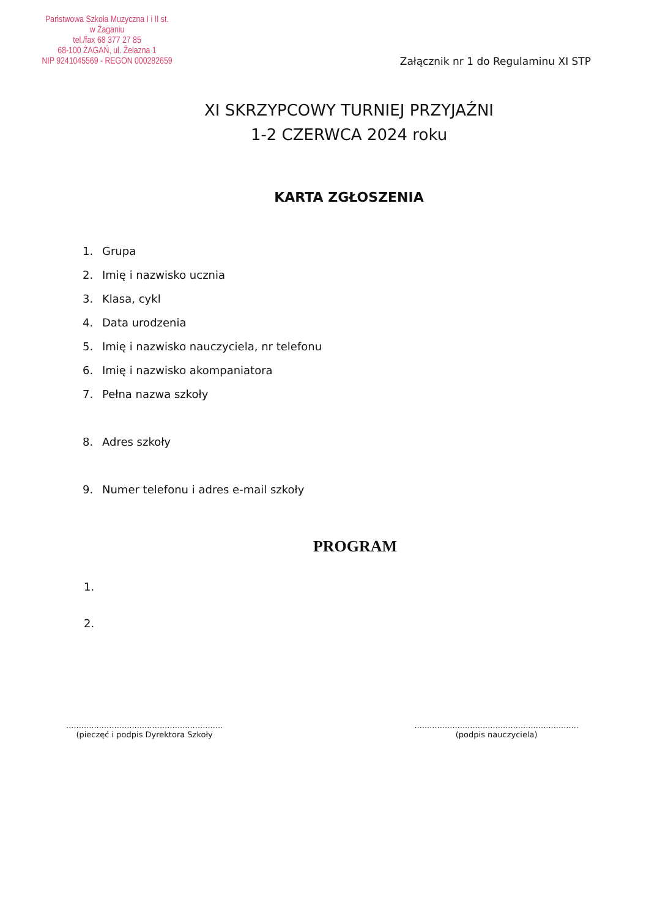Państwowa Szkoła Muzyczna I i II st.
w Żaganiu
tel./fax 68 377 27 85
68-100 ŻAGAŃ, ul. Żelazna 1
NIP 9241045569 - REGON 000282659
Załącznik nr 1 do Regulaminu XI STP
XI SKRZYPCOWY TURNIEJ PRZYJAŹNI
1-2 CZERWCA 2024 roku
KARTA ZGŁOSZENIA
1. Grupa
2. Imię i nazwisko ucznia
3. Klasa, cykl
4. Data urodzenia
5. Imię i nazwisko nauczyciela, nr telefonu
6. Imię i nazwisko akompaniatora
7. Pełna nazwa szkoły
8. Adres szkoły
9. Numer telefonu i adres e-mail szkoły
PROGRAM
1.
2.
..............................................................
(pieczęć i podpis Dyrektora Szkoły
.................................................................
(podpis nauczyciela)